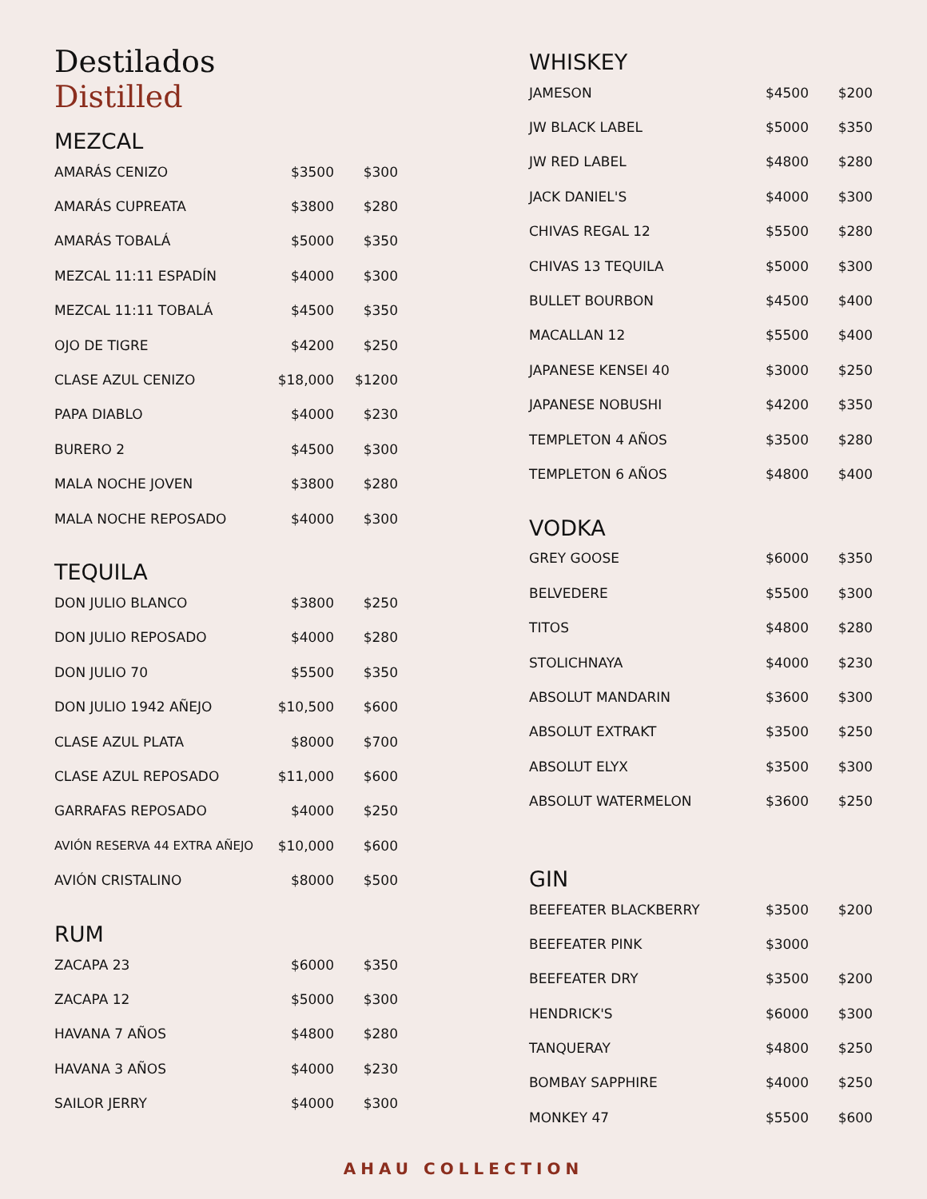Destilados
Distilled
MEZCAL
| AMARÁS CENIZO | $3500 | $300 |
| AMARÁS CUPREATA | $3800 | $280 |
| AMARÁS TOBALÁ | $5000 | $350 |
| MEZCAL 11:11 ESPADÍN | $4000 | $300 |
| MEZCAL 11:11 TOBALÁ | $4500 | $350 |
| OJO DE TIGRE | $4200 | $250 |
| CLASE AZUL CENIZO | $18,000 | $1200 |
| PAPA DIABLO | $4000 | $230 |
| BURERO 2 | $4500 | $300 |
| MALA NOCHE JOVEN | $3800 | $280 |
| MALA NOCHE REPOSADO | $4000 | $300 |
TEQUILA
| DON JULIO BLANCO | $3800 | $250 |
| DON JULIO REPOSADO | $4000 | $280 |
| DON JULIO 70 | $5500 | $350 |
| DON JULIO 1942 AÑEJO | $10,500 | $600 |
| CLASE AZUL PLATA | $8000 | $700 |
| CLASE AZUL REPOSADO | $11,000 | $600 |
| GARRAFAS REPOSADO | $4000 | $250 |
| AVIÓN RESERVA 44 EXTRA AÑEJO | $10,000 | $600 |
| AVIÓN CRISTALINO | $8000 | $500 |
RUM
| ZACAPA 23 | $6000 | $350 |
| ZACAPA 12 | $5000 | $300 |
| HAVANA 7 AÑOS | $4800 | $280 |
| HAVANA 3 AÑOS | $4000 | $230 |
| SAILOR JERRY | $4000 | $300 |
WHISKEY
| JAMESON | $4500 | $200 |
| JW BLACK LABEL | $5000 | $350 |
| JW RED LABEL | $4800 | $280 |
| JACK DANIEL'S | $4000 | $300 |
| CHIVAS REGAL 12 | $5500 | $280 |
| CHIVAS 13 TEQUILA | $5000 | $300 |
| BULLET BOURBON | $4500 | $400 |
| MACALLAN 12 | $5500 | $400 |
| JAPANESE KENSEI 40 | $3000 | $250 |
| JAPANESE NOBUSHI | $4200 | $350 |
| TEMPLETON 4 AÑOS | $3500 | $280 |
| TEMPLETON 6 AÑOS | $4800 | $400 |
VODKA
| GREY GOOSE | $6000 | $350 |
| BELVEDERE | $5500 | $300 |
| TITOS | $4800 | $280 |
| STOLICHNAYA | $4000 | $230 |
| ABSOLUT MANDARIN | $3600 | $300 |
| ABSOLUT EXTRAKT | $3500 | $250 |
| ABSOLUT ELYX | $3500 | $300 |
| ABSOLUT WATERMELON | $3600 | $250 |
GIN
| BEEFEATER BLACKBERRY | $3500 | $200 |
| BEEFEATER PINK | $3000 | |
| BEEFEATER DRY | $3500 | $200 |
| HENDRICK'S | $6000 | $300 |
| TANQUERAY | $4800 | $250 |
| BOMBAY SAPPHIRE | $4000 | $250 |
| MONKEY 47 | $5500 | $600 |
AHAU COLLECTION